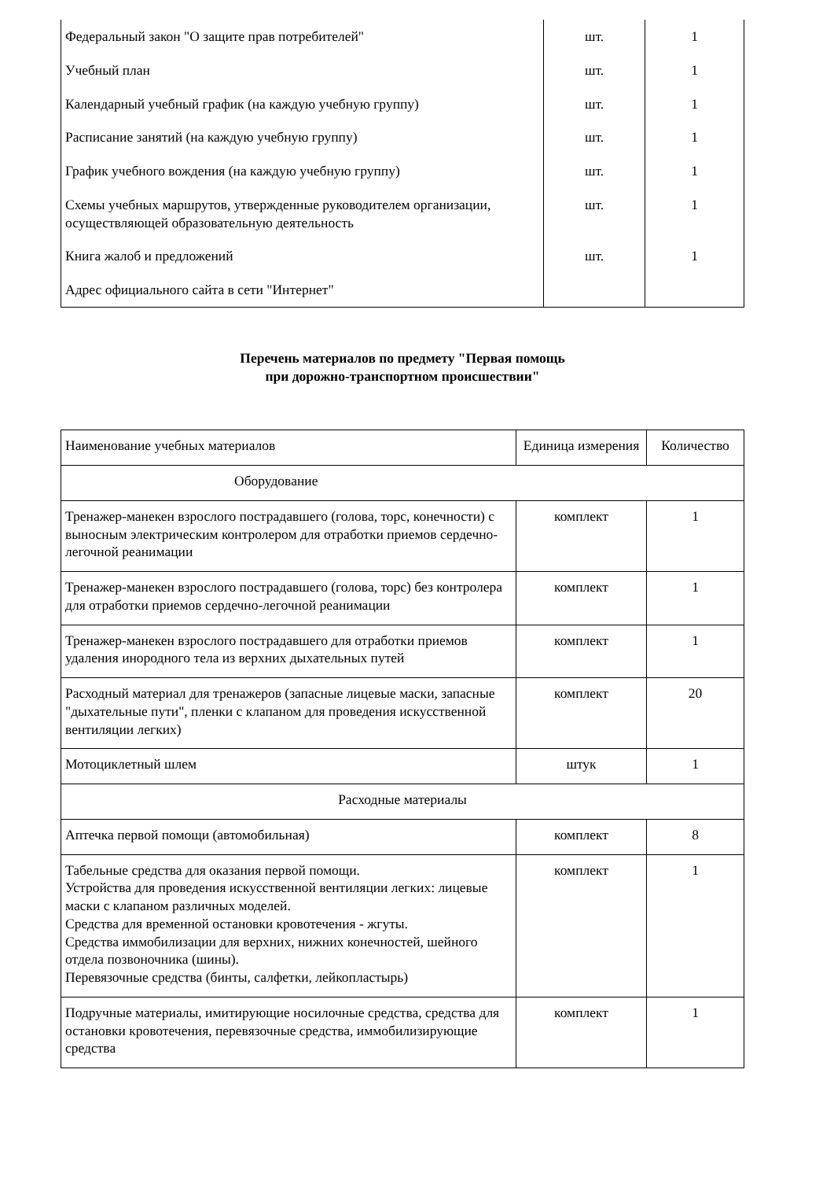| Федеральный закон "О защите прав потребителей" | шт. | 1 |
| Учебный план | шт. | 1 |
| Календарный учебный график (на каждую учебную группу) | шт. | 1 |
| Расписание занятий (на каждую учебную группу) | шт. | 1 |
| График учебного вождения (на каждую учебную группу) | шт. | 1 |
| Схемы учебных маршрутов, утвержденные руководителем организации, осуществляющей образовательную деятельность | шт. | 1 |
| Книга жалоб и предложений | шт. | 1 |
| Адрес официального сайта в сети "Интернет" | | |
Перечень материалов по предмету "Первая помощь
при дорожно-транспортном происшествии"
| Наименование учебных материалов | Единица измерения | Количество |
| --- | --- | --- |
| Оборудование | | |
| Тренажер-манекен взрослого пострадавшего (голова, торс, конечности) с выносным электрическим контролером для отработки приемов сердечно-легочной реанимации | комплект | 1 |
| Тренажер-манекен взрослого пострадавшего (голова, торс) без контролера для отработки приемов сердечно-легочной реанимации | комплект | 1 |
| Тренажер-манекен взрослого пострадавшего для отработки приемов удаления инородного тела из верхних дыхательных путей | комплект | 1 |
| Расходный материал для тренажеров (запасные лицевые маски, запасные "дыхательные пути", пленки с клапаном для проведения искусственной вентиляции легких) | комплект | 20 |
| Мотоциклетный шлем | штук | 1 |
| Расходные материалы | | |
| Аптечка первой помощи (автомобильная) | комплект | 8 |
| Табельные средства для оказания первой помощи. Устройства для проведения искусственной вентиляции легких: лицевые маски с клапаном различных моделей. Средства для временной остановки кровотечения - жгуты. Средства иммобилизации для верхних, нижних конечностей, шейного отдела позвоночника (шины). Перевязочные средства (бинты, салфетки, лейкопластырь) | комплект | 1 |
| Подручные материалы, имитирующие носилочные средства, средства для остановки кровотечения, перевязочные средства, иммобилизирующие средства | комплект | 1 |